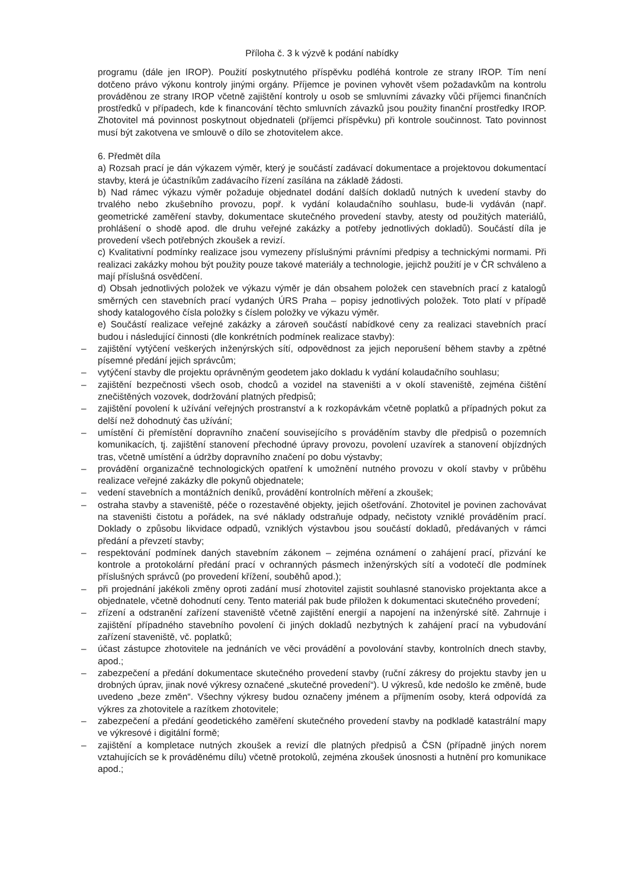Příloha č. 3 k výzvě k podání nabídky
programu (dále jen IROP). Použití poskytnutého příspěvku podléhá kontrole ze strany IROP. Tím není dotčeno právo výkonu kontroly jinými orgány. Příjemce je povinen vyhovět všem požadavkům na kontrolu prováděnou ze strany IROP včetně zajištění kontroly u osob se smluvními závazky vůči příjemci finančních prostředků v případech, kde k financování těchto smluvních závazků jsou použity finanční prostředky IROP. Zhotovitel má povinnost poskytnout objednateli (příjemci příspěvku) při kontrole součinnost. Tato povinnost musí být zakotvena ve smlouvě o dílo se zhotovitelem akce.
6. Předmět díla
a) Rozsah prací je dán výkazem výměr, který je součástí zadávací dokumentace a projektovou dokumentací stavby, která je účastníkům zadávacího řízení zasílána na základě žádosti.
b) Nad rámec výkazu výměr požaduje objednatel dodání dalších dokladů nutných k uvedení stavby do trvalého nebo zkušebního provozu, popř. k vydání kolaudačního souhlasu, bude-li vydáván (např. geometrické zaměření stavby, dokumentace skutečného provedení stavby, atesty od použitých materiálů, prohlášení o shodě apod. dle druhu veřejné zakázky a potřeby jednotlivých dokladů). Součástí díla je provedení všech potřebných zkoušek a revizí.
c) Kvalitativní podmínky realizace jsou vymezeny příslušnými právními předpisy a technickými normami. Při realizaci zakázky mohou být použity pouze takové materiály a technologie, jejichž použití je v ČR schváleno a mají příslušná osvědčení.
d) Obsah jednotlivých položek ve výkazu výměr je dán obsahem položek cen stavebních prací z katalogů směrných cen stavebních prací vydaných ÚRS Praha – popisy jednotlivých položek. Toto platí v případě shody katalogového čísla položky s číslem položky ve výkazu výměr.
e) Součástí realizace veřejné zakázky a zároveň součástí nabídkové ceny za realizaci stavebních prací budou i následující činnosti (dle konkrétních podmínek realizace stavby):
– zajištění vytýčení veškerých inženýrských sítí, odpovědnost za jejich neporušení během stavby a zpětné písemné předání jejich správcům;
– vytýčení stavby dle projektu oprávněným geodetem jako dokladu k vydání kolaudačního souhlasu;
– zajištění bezpečnosti všech osob, chodců a vozidel na staveništi a v okolí staveniště, zejména čištění znečištěných vozovek, dodržování platných předpisů;
– zajištění povolení k užívání veřejných prostranství a k rozkopávkám včetně poplatků a případných pokut za delší než dohodnutý čas užívání;
– umístění či přemístění dopravního značení souvisejícího s prováděním stavby dle předpisů o pozemních komunikacích, tj. zajištění stanovení přechodné úpravy provozu, povolení uzavírek a stanovení objízdných tras, včetně umístění a údržby dopravního značení po dobu výstavby;
– provádění organizačně technologických opatření k umožnění nutného provozu v okolí stavby v průběhu realizace veřejné zakázky dle pokynů objednatele;
– vedení stavebních a montážních deníků, provádění kontrolních měření a zkoušek;
– ostraha stavby a staveniště, péče o rozestavěné objekty, jejich ošetřování. Zhotovitel je povinen zachovávat na staveništi čistotu a pořádek, na své náklady odstraňuje odpady, nečistoty vzniklé prováděním prací. Doklady o způsobu likvidace odpadů, vzniklých výstavbou jsou součástí dokladů, předávaných v rámci předání a převzetí stavby;
– respektování podmínek daných stavebním zákonem – zejména oznámení o zahájení prací, přizvání ke kontrole a protokolární předání prací v ochranných pásmech inženýrských sítí a vodotečí dle podmínek příslušných správců (po provedení křížení, souběhů apod.);
– při projednání jakékoli změny oproti zadání musí zhotovitel zajistit souhlasné stanovisko projektanta akce a objednatele, včetně dohodnutí ceny. Tento materiál pak bude přiložen k dokumentaci skutečného provedení;
– zřízení a odstranění zařízení staveniště včetně zajištění energií a napojení na inženýrské sítě. Zahrnuje i zajištění případného stavebního povolení či jiných dokladů nezbytných k zahájení prací na vybudování zařízení staveniště, vč. poplatků;
– účast zástupce zhotovitele na jednáních ve věci provádění a povolování stavby, kontrolních dnech stavby, apod.;
– zabezpečení a předání dokumentace skutečného provedení stavby (ruční zákresy do projektu stavby jen u drobných úprav, jinak nové výkresy označené „skutečné provedení“). U výkresů, kde nedošlo ke změně, bude uvedeno „beze změn“. Všechny výkresy budou označeny jménem a příjmením osoby, která odpovídá za výkres za zhotovitele a razítkem zhotovitele;
– zabezpečení a předání geodetického zaměření skutečného provedení stavby na podkladě katastrální mapy ve výkresové i digitální formě;
– zajištění a kompletace nutných zkoušek a revizí dle platných předpisů a ČSN (případně jiných norem vztahujících se k prováděnému dílu) včetně protokolů, zejména zkoušek únosnosti a hutnění pro komunikace apod.;